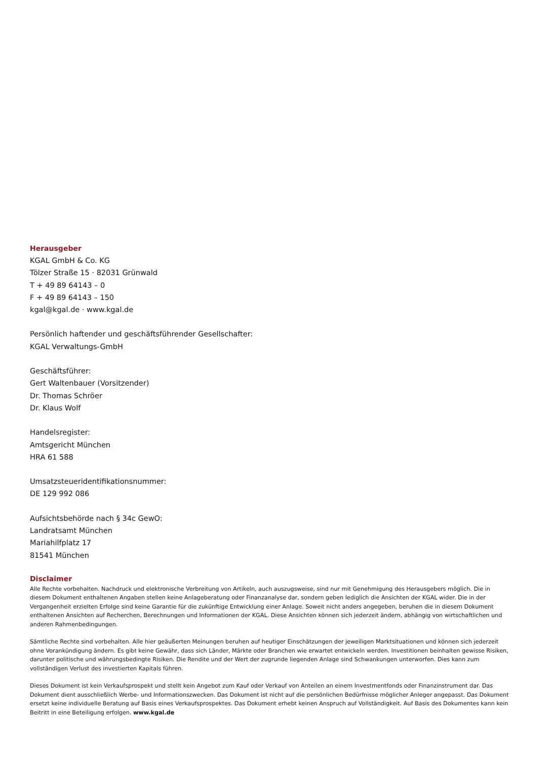Herausgeber
KGAL GmbH & Co. KG
Tölzer Straße 15 · 82031 Grünwald
T + 49 89 64143 – 0
F + 49 89 64143 – 150
kgal@kgal.de · www.kgal.de
Persönlich haftender und geschäftsführender Gesellschafter:
KGAL Verwaltungs-GmbH
Geschäftsführer:
Gert Waltenbauer (Vorsitzender)
Dr. Thomas Schröer
Dr. Klaus Wolf
Handelsregister:
Amtsgericht München
HRA 61 588
Umsatzsteueridentifikationsnummer:
DE 129 992 086
Aufsichtsbehörde nach § 34c GewO:
Landratsamt München
Mariahilfplatz 17
81541 München
Disclaimer
Alle Rechte vorbehalten. Nachdruck und elektronische Verbreitung von Artikeln, auch auszugsweise, sind nur mit Genehmigung des Herausgebers möglich. Die in diesem Dokument enthaltenen Angaben stellen keine Anlageberatung oder Finanzanalyse dar, sondern geben lediglich die Ansichten der KGAL wider. Die in der Vergangenheit erzielten Erfolge sind keine Garantie für die zukünftige Entwicklung einer Anlage. Soweit nicht anders angegeben, beruhen die in diesem Dokument enthaltenen Ansichten auf Recherchen, Berechnungen und Informationen der KGAL. Diese Ansichten können sich jederzeit ändern, abhängig von wirtschaftlichen und anderen Rahmenbedingungen.
Sämtliche Rechte sind vorbehalten. Alle hier geäußerten Meinungen beruhen auf heutiger Einschätzungen der jeweiligen Marktsituationen und können sich jederzeit ohne Vorankündigung ändern. Es gibt keine Gewähr, dass sich Länder, Märkte oder Branchen wie erwartet entwickeln werden. Investitionen beinhalten gewisse Risiken, darunter politische und währungsbedingte Risiken. Die Rendite und der Wert der zugrunde liegenden Anlage sind Schwankungen unterworfen. Dies kann zum vollständigen Verlust des investierten Kapitals führen.
Dieses Dokument ist kein Verkaufsprospekt und stellt kein Angebot zum Kauf oder Verkauf von Anteilen an einem Investmentfonds oder Finanzinstrument dar. Das Dokument dient ausschließlich Werbe- und Informationszwecken. Das Dokument ist nicht auf die persönlichen Bedürfnisse möglicher Anleger angepasst. Das Dokument ersetzt keine individuelle Beratung auf Basis eines Verkaufsprospektes. Das Dokument erhebt keinen Anspruch auf Vollständigkeit. Auf Basis des Dokumentes kann kein Beitritt in eine Beteiligung erfolgen. www.kgal.de